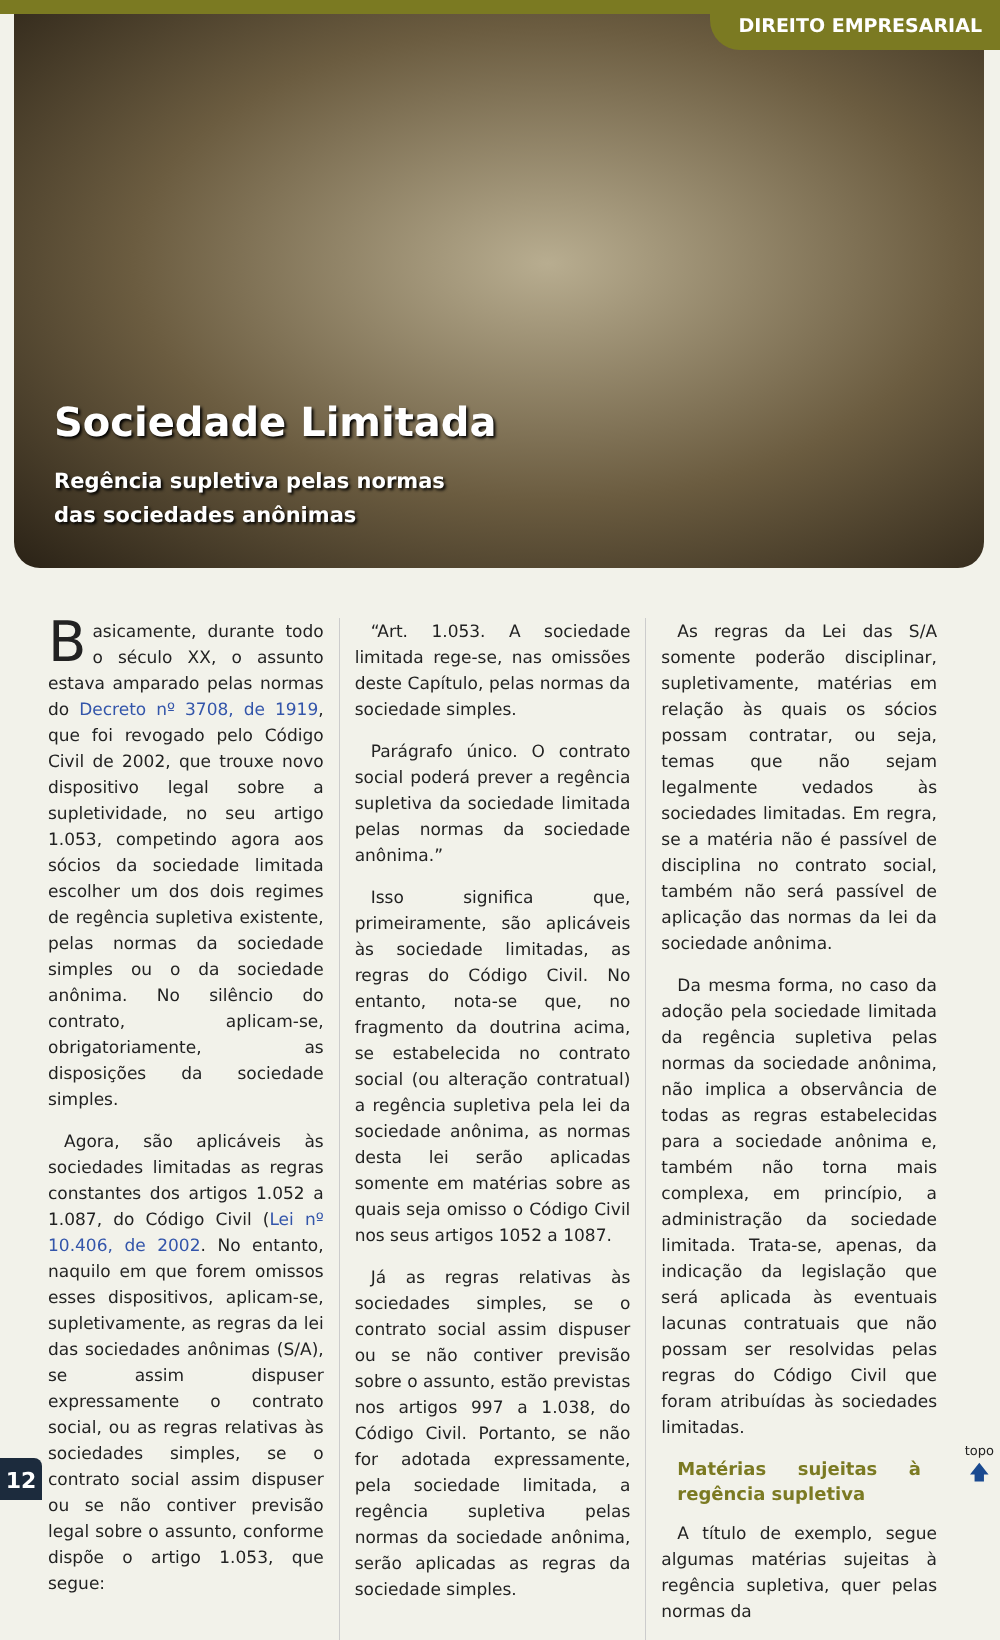Sociedade Limitada
Regência supletiva pelas normas
das sociedades anônimas
DIREITO EMPRESARIAL
Basicamente, durante todo o século XX, o assunto estava amparado pelas normas do Decreto nº 3708, de 1919, que foi revogado pelo Código Civil de 2002, que trouxe novo dispositivo legal sobre a supletividade, no seu artigo 1.053, competindo agora aos sócios da sociedade limitada escolher um dos dois regimes de regência supletiva existente, pelas normas da sociedade simples ou o da sociedade anônima. No silêncio do contrato, aplicam-se, obrigatoriamente, as disposições da sociedade simples.
Agora, são aplicáveis às sociedades limitadas as regras constantes dos artigos 1.052 a 1.087, do Código Civil (Lei nº 10.406, de 2002. No entanto, naquilo em que forem omissos esses dispositivos, aplicam-se, supletivamente, as regras da lei das sociedades anônimas (S/A), se assim dispuser expressamente o contrato social, ou as regras relativas às sociedades simples, se o contrato social assim dispuser ou se não contiver previsão legal sobre o assunto, conforme dispõe o artigo 1.053, que segue:
“Art. 1.053. A sociedade limitada rege-se, nas omissões deste Capítulo, pelas normas da sociedade simples.
Parágrafo único. O contrato social poderá prever a regência supletiva da sociedade limitada pelas normas da sociedade anônima.”
Isso significa que, primeiramente, são aplicáveis às sociedade limitadas, as regras do Código Civil. No entanto, nota-se que, no fragmento da doutrina acima, se estabelecida no contrato social (ou alteração contratual) a regência supletiva pela lei da sociedade anônima, as normas desta lei serão aplicadas somente em matérias sobre as quais seja omisso o Código Civil nos seus artigos 1052 a 1087.
Já as regras relativas às sociedades simples, se o contrato social assim dispuser ou se não contiver previsão sobre o assunto, estão previstas nos artigos 997 a 1.038, do Código Civil. Portanto, se não for adotada expressamente, pela sociedade limitada, a regência supletiva pelas normas da sociedade anônima, serão aplicadas as regras da sociedade simples.
As regras da Lei das S/A somente poderão disciplinar, supletivamente, matérias em relação às quais os sócios possam contratar, ou seja, temas que não sejam legalmente vedados às sociedades limitadas. Em regra, se a matéria não é passível de disciplina no contrato social, também não será passível de aplicação das normas da lei da sociedade anônima.
Da mesma forma, no caso da adoção pela sociedade limitada da regência supletiva pelas normas da sociedade anônima, não implica a observância de todas as regras estabelecidas para a sociedade anônima e, também não torna mais complexa, em princípio, a administração da sociedade limitada. Trata-se, apenas, da indicação da legislação que será aplicada às eventuais lacunas contratuais que não possam ser resolvidas pelas regras do Código Civil que foram atribuídas às sociedades limitadas.
Matérias sujeitas à regência supletiva
A título de exemplo, segue algumas matérias sujeitas à regência supletiva, quer pelas normas da
12
topo
🡅